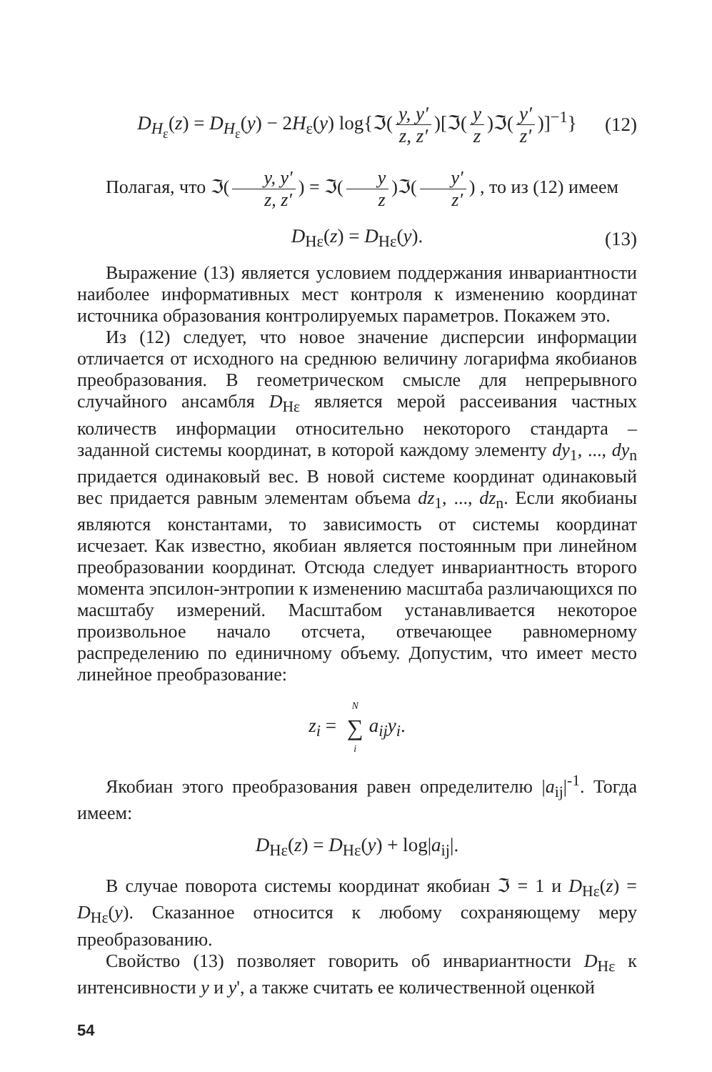D<sub>H<sub>ε</sub></sub>(z) = D<sub>H<sub>ε</sub></sub>(y) − 2H<sub>ε</sub>(y) log{ℑ(y, y′ z, z′)[ℑ(y z)ℑ(y′ z′)]<sup>−1</sup>} (12)
Полагая, что ℑ(y, y′ z, z′) = ℑ(y z)ℑ(y′ z′) , то из (12) имеем
D<sub>Hε</sub>(z) = D<sub>Hε</sub>(y). (13)
Выражение (13) является условием поддержания инвариантности наиболее информативных мест контроля к изменению координат источника образования контролируемых параметров. Покажем это.
Из (12) следует, что новое значение дисперсии информации отличается от исходного на среднюю величину логарифма якобианов преобразования. В геометрическом смысле для непрерывного случайного ансамбля D<sub>Hε</sub> является мерой рассеивания частных количеств информации относительно некоторого стандарта – заданной системы координат, в которой каждому элементу dy<sub>1</sub>, ..., dy<sub>n</sub> придается одинаковый вес. В новой системе координат одинаковый вес придается равным элементам объема dz<sub>1</sub>, ..., dz<sub>n</sub>. Если якобианы являются константами, то зависимость от системы координат исчезает. Как известно, якобиан является постоянным при линейном преобразовании координат. Отсюда следует инвариантность второго момента эпсилон-энтропии к изменению масштаба различающихся по масштабу измерений. Масштабом устанавливается некоторое произвольное начало отсчета, отвечающее равномерному распределению по единичному объему. Допустим, что имеет место линейное преобразование:
z<sub>i</sub> = N ∑ i a<sub>ij</sub>y<sub>i</sub>.
Якобиан этого преобразования равен определителю |a<sub>ij</sub>|<sup>-1</sup>. Тогда имеем:
D<sub>Hε</sub>(z) = D<sub>Hε</sub>(y) + log|a<sub>ij</sub>|.
В случае поворота системы координат якобиан ℑ = 1 и D<sub>Hε</sub>(z) = D<sub>Hε</sub>(y). Сказанное относится к любому сохраняющему меру преобразованию.
Свойство (13) позволяет говорить об инвариантности D<sub>Hε</sub> к интенсивности y и y', а также считать ее количественной оценкой
54